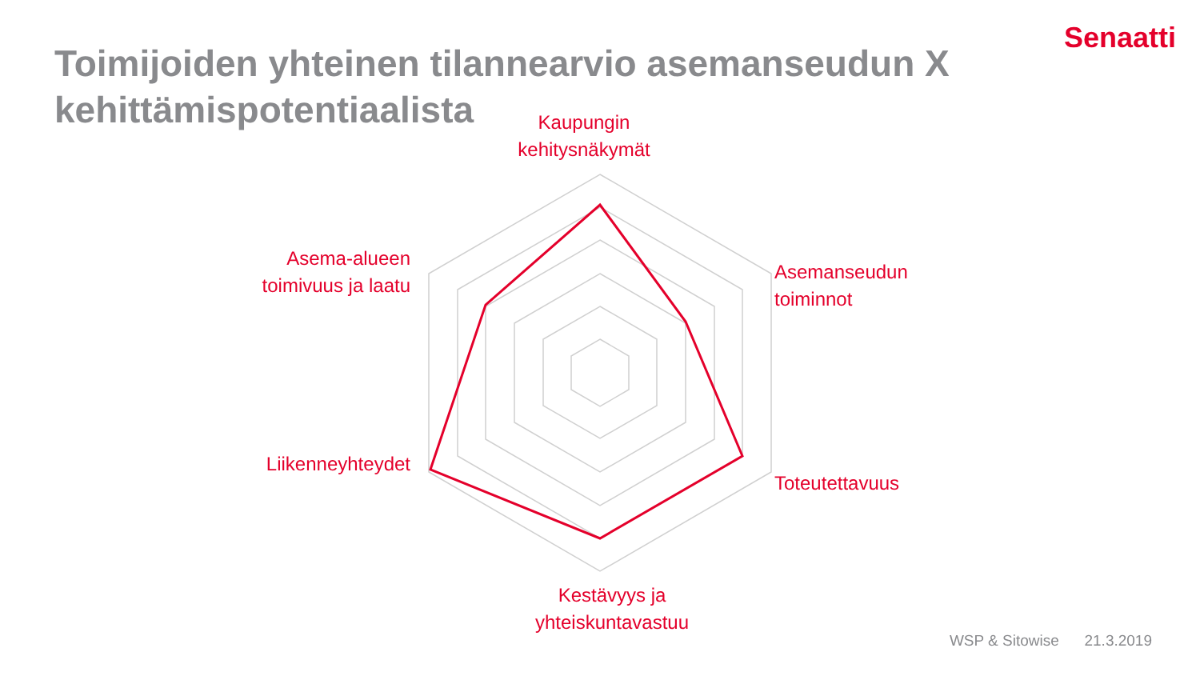Senaatti
Toimijoiden yhteinen tilannearvio asemanseudun X kehittämispotentiaalista
Kaupungin kehitysnäkymät
Asemanseudun
toiminnot
Toteutettavuus
Kestävyys ja
yhteiskuntavastuu
Liikenneyhteydet
Asema-alueen toimivuus ja laatu
WSP & Sitowise 21.3.2019